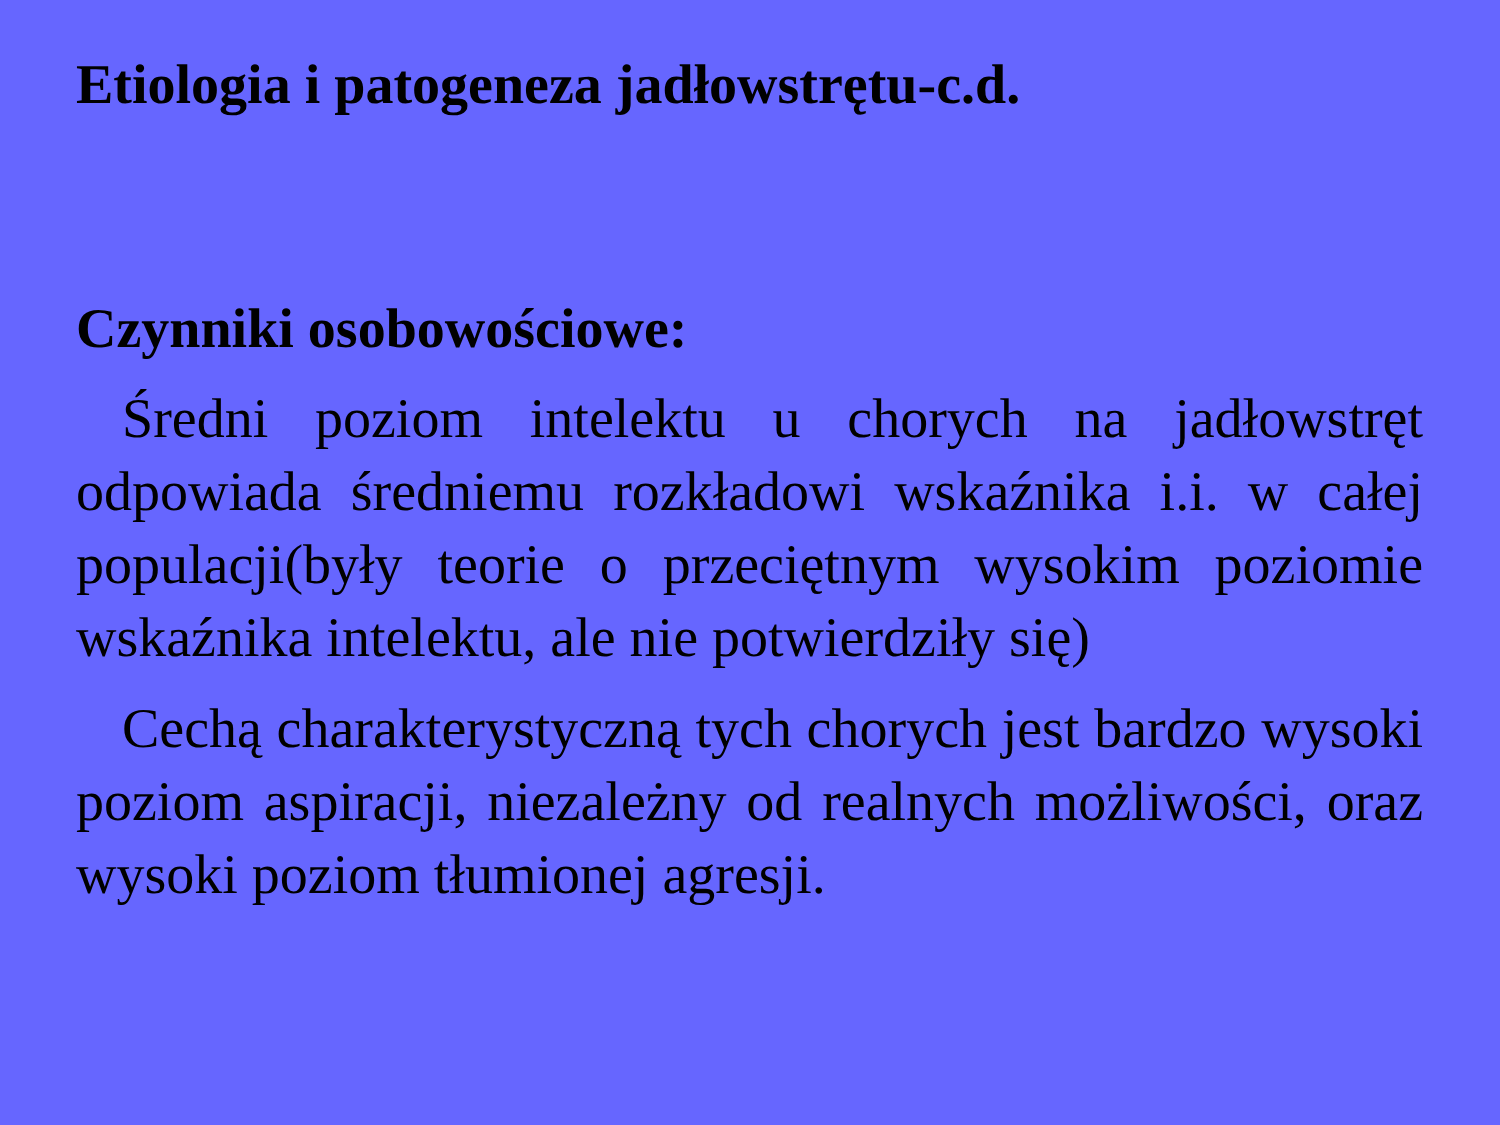Etiologia i patogeneza jadłowstrętu-c.d.
Czynniki osobowościowe:
Średni poziom intelektu u chorych na jadłowstręt odpowiada średniemu rozkładowi wskaźnika i.i. w całej populacji(były teorie o przeciętnym wysokim poziomie wskaźnika intelektu, ale nie potwierdziły się)
Cechą charakterystyczną tych chorych jest bardzo wysoki poziom aspiracji, niezależny od realnych możliwości, oraz wysoki poziom tłumionej agresji.